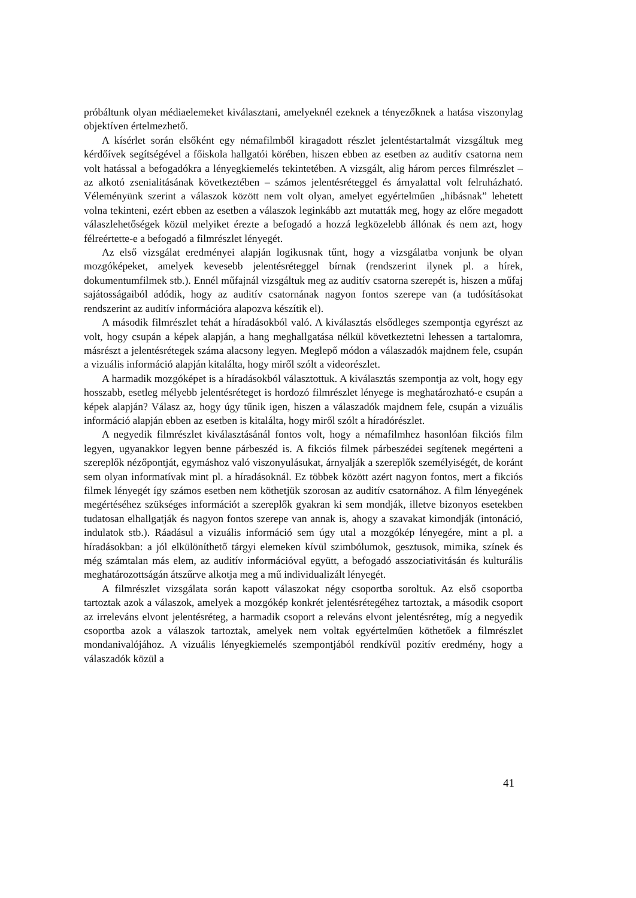próbáltunk olyan médiaelemeket kiválasztani, amelyeknél ezeknek a tényezőknek a hatása viszonylag objektíven értelmezhető.
A kísérlet során elsőként egy némafilmből kiragadott részlet jelentéstartalmát vizsgáltuk meg kérdőívek segítségével a főiskola hallgatói körében, hiszen ebben az esetben az auditív csatorna nem volt hatással a befogadókra a lényegkiemelés tekintetében. A vizsgált, alig három perces filmrészlet – az alkotó zsenialitásának következtében – számos jelentésréteggel és árnyalattal volt felruházható. Véleményünk szerint a válaszok között nem volt olyan, amelyet egyértelműen „hibásnak” lehetett volna tekinteni, ezért ebben az esetben a válaszok leginkább azt mutatták meg, hogy az előre megadott válaszlehetőségek közül melyiket érezte a befogadó a hozzá legközelebb állónak és nem azt, hogy félreértette-e a befogadó a filmrészlet lényegét.
Az első vizsgálat eredményei alapján logikusnak tűnt, hogy a vizsgálatba vonjunk be olyan mozgóképeket, amelyek kevesebb jelentésréteggel bírnak (rendszerint ilynek pl. a hírek, dokumentumfilmek stb.). Ennél műfajnál vizsgáltuk meg az auditív csatorna szerepét is, hiszen a műfaj sajátosságaiból adódik, hogy az auditív csatornának nagyon fontos szerepe van (a tudósításokat rendszerint az auditív információra alapozva készítik el).
A második filmrészlet tehát a híradásokból való. A kiválasztás elsődleges szempontja egyrészt az volt, hogy csupán a képek alapján, a hang meghallgatása nélkül következtetni lehessen a tartalomra, másrészt a jelentésrétegek száma alacsony legyen. Meglepő módon a válaszadók majdnem fele, csupán a vizuális információ alapján kitalálta, hogy miről szólt a videorészlet.
A harmadik mozgóképet is a híradásokból választottuk. A kiválasztás szempontja az volt, hogy egy hosszabb, esetleg mélyebb jelentésréteget is hordozó filmrészlet lényege is meghatározható-e csupán a képek alapján? Válasz az, hogy úgy tűnik igen, hiszen a válaszadók majdnem fele, csupán a vizuális információ alapján ebben az esetben is kitalálta, hogy miről szólt a híradórészlet.
A negyedik filmrészlet kiválasztásánál fontos volt, hogy a némafilmhez hasonlóan fikciós film legyen, ugyanakkor legyen benne párbeszéd is. A fikciós filmek párbeszédei segítenek megérteni a szereplők nézőpontját, egymáshoz való viszonyulásukat, árnyalják a szereplők személyiségét, de koránt sem olyan informatívak mint pl. a híradásoknál. Ez többek között azért nagyon fontos, mert a fikciós filmek lényegét így számos esetben nem köthetjük szorosan az auditív csatornához. A film lényegének megértéséhez szükséges információt a szereplők gyakran ki sem mondják, illetve bizonyos esetekben tudatosan elhallgatják és nagyon fontos szerepe van annak is, ahogy a szavakat kimondják (intonáció, indulatok stb.). Ráadásul a vizuális információ sem úgy utal a mozgókép lényegére, mint a pl. a híradásokban: a jól elkülöníthető tárgyi elemeken kívül szimbólumok, gesztusok, mimika, színek és még számtalan más elem, az auditív információval együtt, a befogadó asszociativitásán és kulturális meghatározottságán átszűrve alkotja meg a mű individualizált lényegét.
A filmrészlet vizsgálata során kapott válaszokat négy csoportba soroltuk. Az első csoportba tartoztak azok a válaszok, amelyek a mozgókép konkrét jelentésrétegéhez tartoztak, a második csoport az irreleváns elvont jelentésréteg, a harmadik csoport a releváns elvont jelentésréteg, míg a negyedik csoportba azok a válaszok tartoztak, amelyek nem voltak egyértelműen köthetőek a filmrészlet mondanivalójához. A vizuális lényegkiemelés szempontjából rendkívül pozitív eredmény, hogy a válaszadók közül a
41